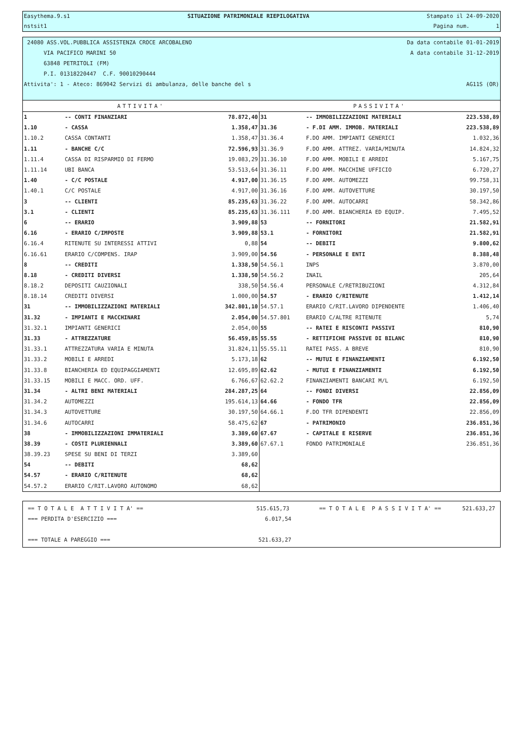Easythema.9.s1 SITUAZIONE PATRIMONIALE RIEPILOGATIVA Stampato il 24-09-2020
nstsit1 Pagina num. 1
24080 ASS.VOL.PUBBLICA ASSISTENZA CROCE ARCOBALENO Da data contabile 01-01-2019
VIA PACIFICO MARINI 50 A data contabile 31-12-2019
63848 PETRITOLI (FM)
P.I. 01318220447 C.F. 90010290444
Attivita': 1 - Ateco: 869042 Servizi di ambulanza, delle banche del s AG11S (OR)
| ATTIVITA' | | | PASSIVITA' | | |
| --- | --- | --- | --- | --- | --- |
| 1 | -- CONTI FINANZIARI | 78.872,40 | 31 | -- IMMOBILIZZAZIONI MATERIALI | 223.538,89 |
| 1.10 | - CASSA | 1.358,47 | 31.36 | - F.DI AMM. IMMOB. MATERIALI | 223.538,89 |
| 1.10.2 | CASSA CONTANTI | 1.358,47 | 31.36.4 | F.DO AMM. IMPIANTI GENERICI | 1.032,36 |
| 1.11 | - BANCHE C/C | 72.596,93 | 31.36.9 | F.DO AMM. ATTREZ. VARIA/MINUTA | 14.824,32 |
| 1.11.4 | CASSA DI RISPARMIO DI FERMO | 19.083,29 | 31.36.10 | F.DO AMM. MOBILI E ARREDI | 5.167,75 |
| 1.11.14 | UBI BANCA | 53.513,64 | 31.36.11 | F.DO AMM. MACCHINE UFFICIO | 6.720,27 |
| 1.40 | - C/C POSTALE | 4.917,00 | 31.36.15 | F.DO AMM. AUTOMEZZI | 99.758,31 |
| 1.40.1 | C/C POSTALE | 4.917,00 | 31.36.16 | F.DO AMM. AUTOVETTURE | 30.197,50 |
| 3 | -- CLIENTI | 85.235,63 | 31.36.22 | F.DO AMM. AUTOCARRI | 58.342,86 |
| 3.1 | - CLIENTI | 85.235,63 | 31.36.111 | F.DO AMM. BIANCHERIA ED EQUIP. | 7.495,52 |
| 6 | -- ERARIO | 3.909,88 | 53 | -- FORNITORI | 21.582,91 |
| 6.16 | - ERARIO C/IMPOSTE | 3.909,88 | 53.1 | - FORNITORI | 21.582,91 |
| 6.16.4 | RITENUTE SU INTERESSI ATTIVI | 0,88 | 54 | -- DEBITI | 9.800,62 |
| 6.16.61 | ERARIO C/COMPENS. IRAP | 3.909,00 | 54.56 | - PERSONALE E ENTI | 8.388,48 |
| 8 | -- CREDITI | 1.338,50 | 54.56.1 | INPS | 3.870,00 |
| 8.18 | - CREDITI DIVERSI | 1.338,50 | 54.56.2 | INAIL | 205,64 |
| 8.18.2 | DEPOSITI CAUZIONALI | 338,50 | 54.56.4 | PERSONALE C/RETRIBUZIONI | 4.312,84 |
| 8.18.14 | CREDITI DIVERSI | 1.000,00 | 54.57 | - ERARIO C/RITENUTE | 1.412,14 |
| 31 | -- IMMOBILIZZAZIONI MATERIALI | 342.801,10 | 54.57.1 | ERARIO C/RIT.LAVORO DIPENDENTE | 1.406,40 |
| 31.32 | - IMPIANTI E MACCHINARI | 2.054,00 | 54.57.801 | ERARIO C/ALTRE RITENUTE | 5,74 |
| 31.32.1 | IMPIANTI GENERICI | 2.054,00 | 55 | -- RATEI E RISCONTI PASSIVI | 810,90 |
| 31.33 | - ATTREZZATURE | 56.459,85 | 55.55 | - RETTIFICHE PASSIVE DI BILANC | 810,90 |
| 31.33.1 | ATTREZZATURA VARIA E MINUTA | 31.824,11 | 55.55.11 | RATEI PASS. A BREVE | 810,90 |
| 31.33.2 | MOBILI E ARREDI | 5.173,18 | 62 | -- MUTUI E FINANZIAMENTI | 6.192,50 |
| 31.33.8 | BIANCHERIA ED EQUIPAGGIAMENTI | 12.695,89 | 62.62 | - MUTUI E FINANZIAMENTI | 6.192,50 |
| 31.33.15 | MOBILI E MACC. ORD. UFF. | 6.766,67 | 62.62.2 | FINANZIAMENTI BANCARI M/L | 6.192,50 |
| 31.34 | - ALTRI BENI MATERIALI | 284.287,25 | 64 | -- FONDI DIVERSI | 22.856,09 |
| 31.34.2 | AUTOMEZZI | 195.614,13 | 64.66 | - FONDO TFR | 22.856,09 |
| 31.34.3 | AUTOVETTURE | 30.197,50 | 64.66.1 | F.DO TFR DIPENDENTI | 22.856,09 |
| 31.34.6 | AUTOCARRI | 58.475,62 | 67 | - PATRIMONIO | 236.851,36 |
| 38 | - IMMOBILIZZAZIONI IMMATERIALI | 3.389,60 | 67.67 | - CAPITALE E RISERVE | 236.851,36 |
| 38.39 | - COSTI PLURIENNALI | 3.389,60 | 67.67.1 | FONDO PATRIMONIALE | 236.851,36 |
| 38.39.23 | SPESE SU BENI DI TERZI | 3.389,60 | | | |
| 54 | -- DEBITI | 68,62 | | | |
| 54.57 | - ERARIO C/RITENUTE | 68,62 | | | |
| 54.57.2 | ERARIO C/RIT.LAVORO AUTONOMO | 68,62 | | | |
== T O T A L E A T T I V I T A' == 515.615,73 == T O T A L E P A S S I V I T A' == 521.633,27
=== PERDITA D'ESERCIZIO === 6.017,54
=== TOTALE A PAREGGIO === 521.633,27